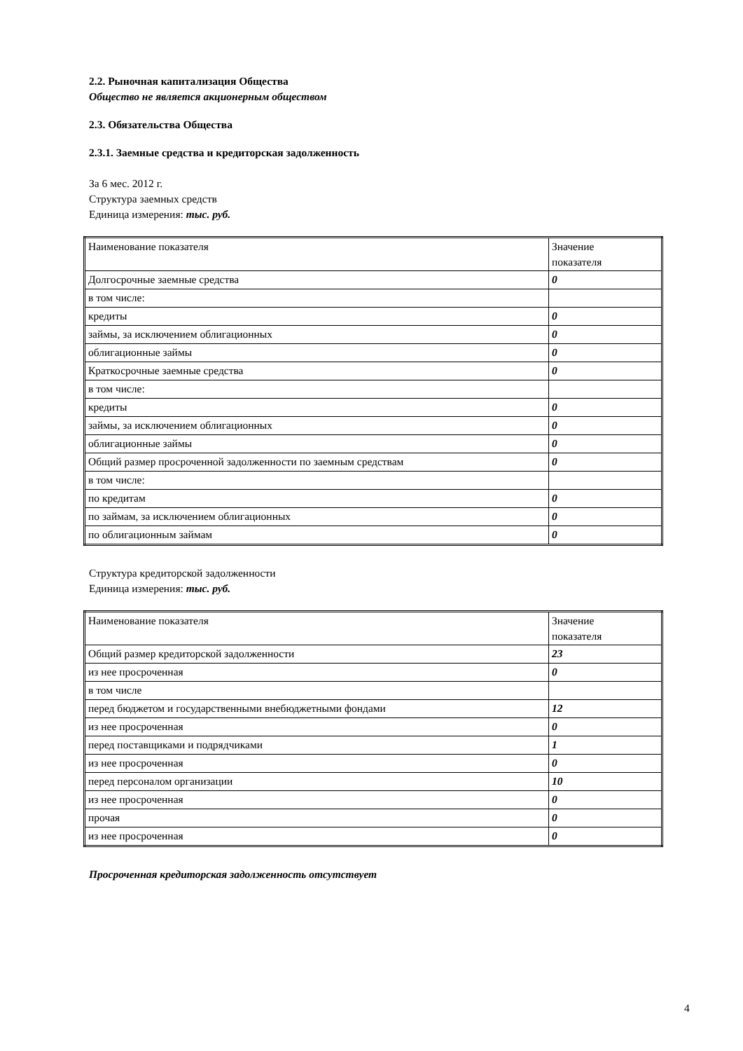2.2. Рыночная капитализация Общества
Общество не является акционерным обществом
2.3. Обязательства Общества
2.3.1. Заемные средства и кредиторская задолженность
За 6 мес. 2012 г.
Структура заемных средств
Единица измерения: тыс. руб.
| Наименование показателя | Значение показателя |
| --- | --- |
| Долгосрочные заемные средства | 0 |
| в том числе: | |
| кредиты | 0 |
| займы, за исключением облигационных | 0 |
| облигационные займы | 0 |
| Краткосрочные заемные средства | 0 |
| в том числе: | |
| кредиты | 0 |
| займы, за исключением облигационных | 0 |
| облигационные займы | 0 |
| Общий размер просроченной задолженности по заемным средствам | 0 |
| в том числе: | |
| по кредитам | 0 |
| по займам, за исключением облигационных | 0 |
| по облигационным займам | 0 |
Структура кредиторской задолженности
Единица измерения: тыс. руб.
| Наименование показателя | Значение показателя |
| --- | --- |
| Общий размер кредиторской задолженности | 23 |
| из нее просроченная | 0 |
| в том числе | |
| перед бюджетом и государственными внебюджетными фондами | 12 |
| из нее просроченная | 0 |
| перед поставщиками и подрядчиками | 1 |
| из нее просроченная | 0 |
| перед персоналом организации | 10 |
| из нее просроченная | 0 |
| прочая | 0 |
| из нее просроченная | 0 |
Просроченная кредиторская задолженность отсутствует
4